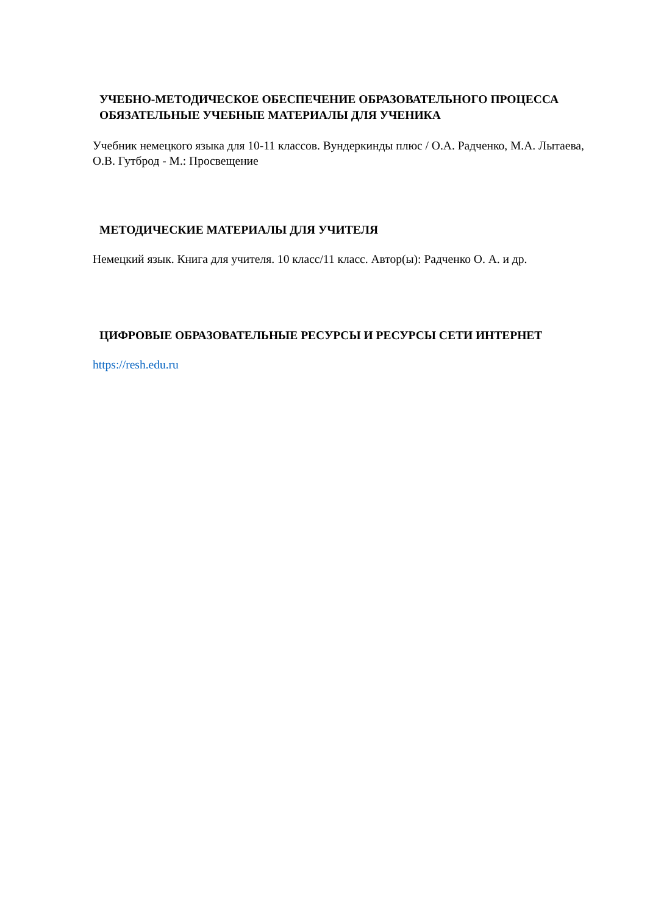УЧЕБНО-МЕТОДИЧЕСКОЕ ОБЕСПЕЧЕНИЕ ОБРАЗОВАТЕЛЬНОГО ПРОЦЕССА
ОБЯЗАТЕЛЬНЫЕ УЧЕБНЫЕ МАТЕРИАЛЫ ДЛЯ УЧЕНИКА
Учебник немецкого языка для 10-11 классов. Вундеркинды плюс / О.А. Радченко, М.А. Лытаева, О.В. Гутброд - М.: Просвещение
МЕТОДИЧЕСКИЕ МАТЕРИАЛЫ ДЛЯ УЧИТЕЛЯ
Немецкий язык. Книга для учителя. 10 класс/11 класс. Автор(ы): Радченко О. А. и др.
ЦИФРОВЫЕ ОБРАЗОВАТЕЛЬНЫЕ РЕСУРСЫ И РЕСУРСЫ СЕТИ ИНТЕРНЕТ
https://resh.edu.ru